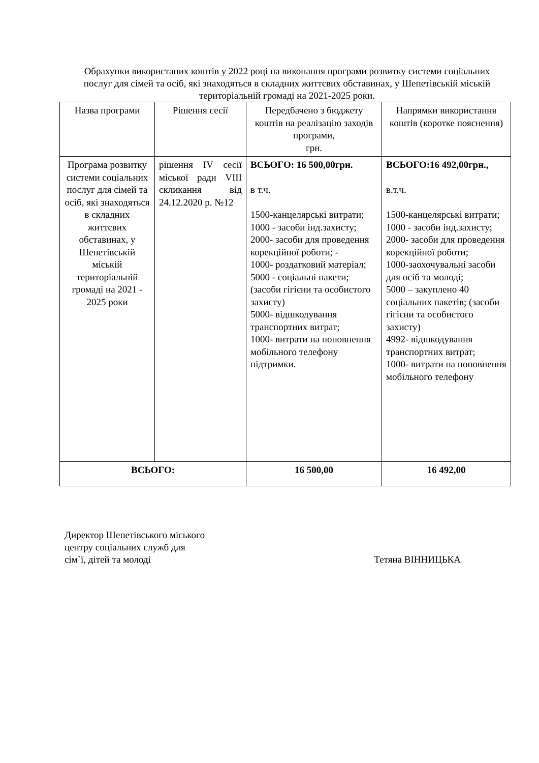Обрахунки використаних коштів у 2022 році на виконання програми розвитку системи соціальних послуг для сімей та осіб, які знаходяться в складних життєвих обставинах, у Шепетівській міській територіальній громаді на 2021-2025 роки.
| Назва програми | Рішення сесії | Передбачено з бюджету коштів на реалізацію заходів програми, грн. | Напрямки використання коштів (коротке пояснення) |
| --- | --- | --- | --- |
| Програма розвитку системи соціальних послуг для сімей та осіб, які знаходяться в складних життєвих обставинах, у Шепетівській міській територіальній громаді на 2021 - 2025 роки | рішення IV сесії міської ради VIII скликання від 24.12.2020 р. №12 | ВСЬОГО: 16 500,00грн. в т.ч. 1500-канцелярські витрати; 1000 - засоби інд.захисту; 2000- засоби для проведення корекційної роботи; - 1000- роздатковий матеріал; 5000 - соціальні пакети; (засоби гігієни та особистого захисту) 5000- відшкодування транспортних витрат; 1000- витрати на поповнення мобільного телефону підтримки. | ВСЬОГО:16 492,00грн., в.т.ч. 1500-канцелярські витрати; 1000 - засоби інд.захисту; 2000- засоби для проведення корекційної роботи; 1000-заохочувальні засоби для осіб та молоді; 5000 – закуплено 40 соціальних пакетів; (засоби гігієни та особистого захисту) 4992- відшкодування транспортних витрат; 1000- витрати на поповнення мобільного телефону |
| ВСЬОГО: | | 16 500,00 | 16 492,00 |
Директор Шепетівського міського
центру соціальних служб для
сім`ї, дітей та молоді Тетяна ВІННИЦЬКА